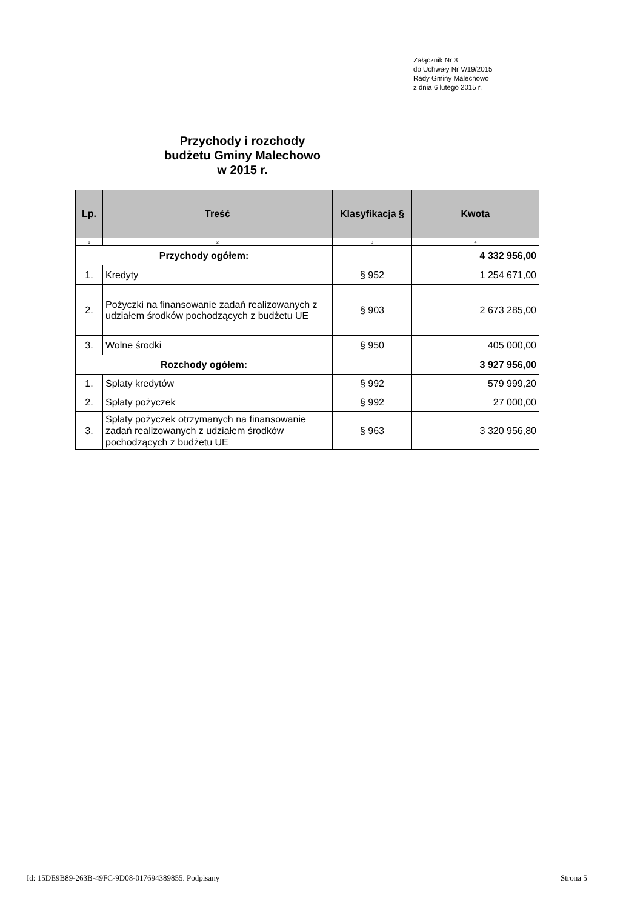Załącznik Nr 3
do Uchwały Nr V/19/2015
Rady Gminy Malechowo
z dnia 6 lutego 2015 r.
Przychody i rozchody
budżetu Gminy Malechowo
w 2015 r.
| Lp. | Treść | Klasyfikacja § | Kwota |
| --- | --- | --- | --- |
| 1 | 2 | 3 | 4 |
| Przychody ogółem: | | | 4 332 956,00 |
| 1. | Kredyty | § 952 | 1 254 671,00 |
| 2. | Pożyczki na finansowanie zadań realizowanych z udziałem środków pochodzących z budżetu UE | § 903 | 2 673 285,00 |
| 3. | Wolne środki | § 950 | 405 000,00 |
| Rozchody ogółem: | | | 3 927 956,00 |
| 1. | Spłaty kredytów | § 992 | 579 999,20 |
| 2. | Spłaty pożyczek | § 992 | 27 000,00 |
| 3. | Spłaty pożyczek otrzymanych na finansowanie zadań realizowanych z udziałem środków pochodzących z budżetu UE | § 963 | 3 320 956,80 |
Id: 15DE9B89-263B-49FC-9D08-017694389855. Podpisany
Strona 5